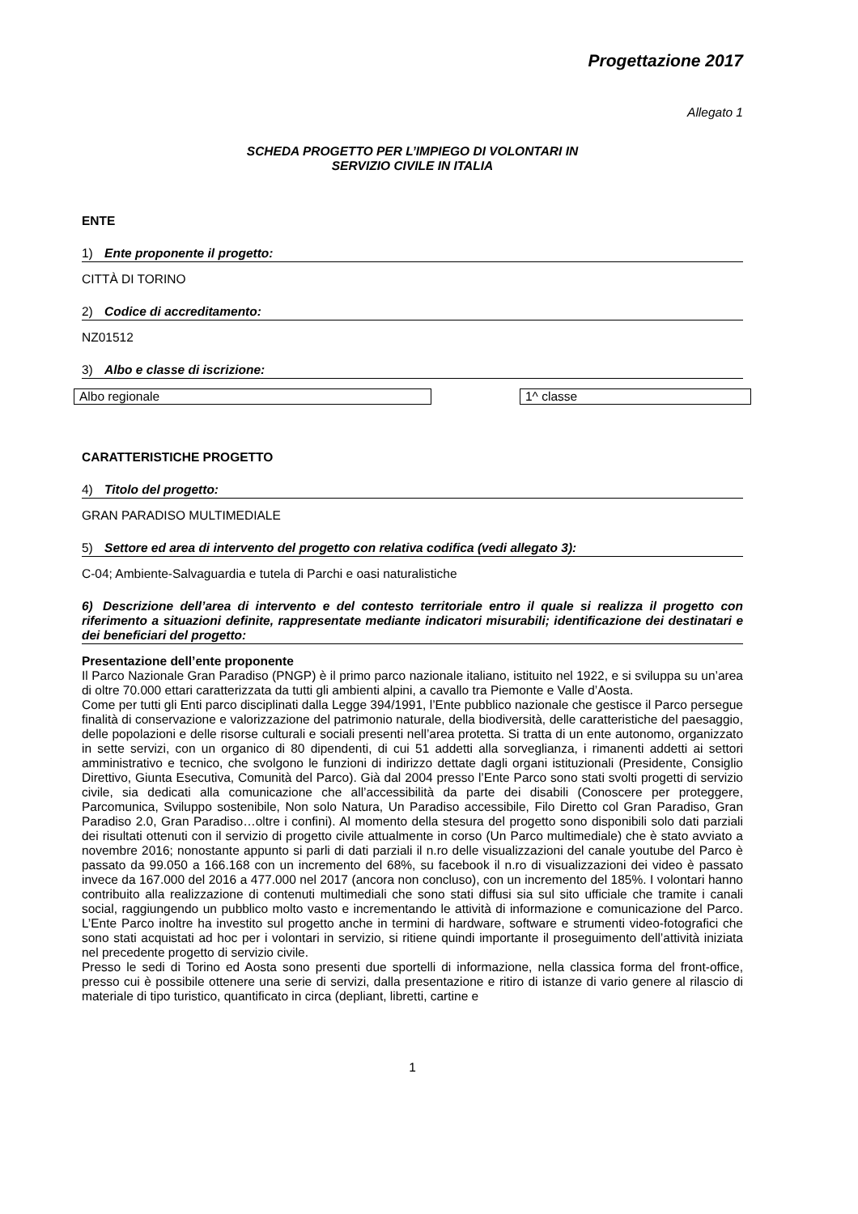Progettazione 2017
Allegato 1
SCHEDA PROGETTO PER L’IMPIEGO DI VOLONTARI IN
SERVIZIO CIVILE IN ITALIA
ENTE
1) Ente proponente il progetto:
CITTÀ DI TORINO
2) Codice di accreditamento:
NZ01512
3) Albo e classe di iscrizione:
Albo regionale 1^ classe
CARATTERISTICHE PROGETTO
4) Titolo del progetto:
GRAN PARADISO MULTIMEDIALE
5) Settore ed area di intervento del progetto con relativa codifica (vedi allegato 3):
C-04; Ambiente-Salvaguardia e tutela di Parchi e oasi naturalistiche
6) Descrizione dell’area di intervento e del contesto territoriale entro il quale si realizza il progetto con riferimento a situazioni definite, rappresentate mediante indicatori misurabili; identificazione dei destinatari e dei beneficiari del progetto:
Presentazione dell’ente proponente
Il Parco Nazionale Gran Paradiso (PNGP) è il primo parco nazionale italiano, istituito nel 1922, e si sviluppa su un’area di oltre 70.000 ettari caratterizzata da tutti gli ambienti alpini, a cavallo tra Piemonte e Valle d’Aosta.
Come per tutti gli Enti parco disciplinati dalla Legge 394/1991, l’Ente pubblico nazionale che gestisce il Parco persegue finalità di conservazione e valorizzazione del patrimonio naturale, della biodiversità, delle caratteristiche del paesaggio, delle popolazioni e delle risorse culturali e sociali presenti nell’area protetta. Si tratta di un ente autonomo, organizzato in sette servizi, con un organico di 80 dipendenti, di cui 51 addetti alla sorveglianza, i rimanenti addetti ai settori amministrativo e tecnico, che svolgono le funzioni di indirizzo dettate dagli organi istituzionali (Presidente, Consiglio Direttivo, Giunta Esecutiva, Comunità del Parco). Già dal 2004 presso l’Ente Parco sono stati svolti progetti di servizio civile, sia dedicati alla comunicazione che all’accessibilità da parte dei disabili (Conoscere per proteggere, Parcomunica, Sviluppo sostenibile, Non solo Natura, Un Paradiso accessibile, Filo Diretto col Gran Paradiso, Gran Paradiso 2.0, Gran Paradiso…oltre i confini). Al momento della stesura del progetto sono disponibili solo dati parziali dei risultati ottenuti con il servizio di progetto civile attualmente in corso (Un Parco multimediale) che è stato avviato a novembre 2016; nonostante appunto si parli di dati parziali il n.ro delle visualizzazioni del canale youtube del Parco è passato da 99.050 a 166.168 con un incremento del 68%, su facebook il n.ro di visualizzazioni dei video è passato invece da 167.000 del 2016 a 477.000 nel 2017 (ancora non concluso), con un incremento del 185%. I volontari hanno contribuito alla realizzazione di contenuti multimediali che sono stati diffusi sia sul sito ufficiale che tramite i canali social, raggiungendo un pubblico molto vasto e incrementando le attività di informazione e comunicazione del Parco. L’Ente Parco inoltre ha investito sul progetto anche in termini di hardware, software e strumenti video-fotografici che sono stati acquistati ad hoc per i volontari in servizio, si ritiene quindi importante il proseguimento dell’attività iniziata nel precedente progetto di servizio civile.
Presso le sedi di Torino ed Aosta sono presenti due sportelli di informazione, nella classica forma del front-office, presso cui è possibile ottenere una serie di servizi, dalla presentazione e ritiro di istanze di vario genere al rilascio di materiale di tipo turistico, quantificato in circa (depliant, libretti, cartine e
1